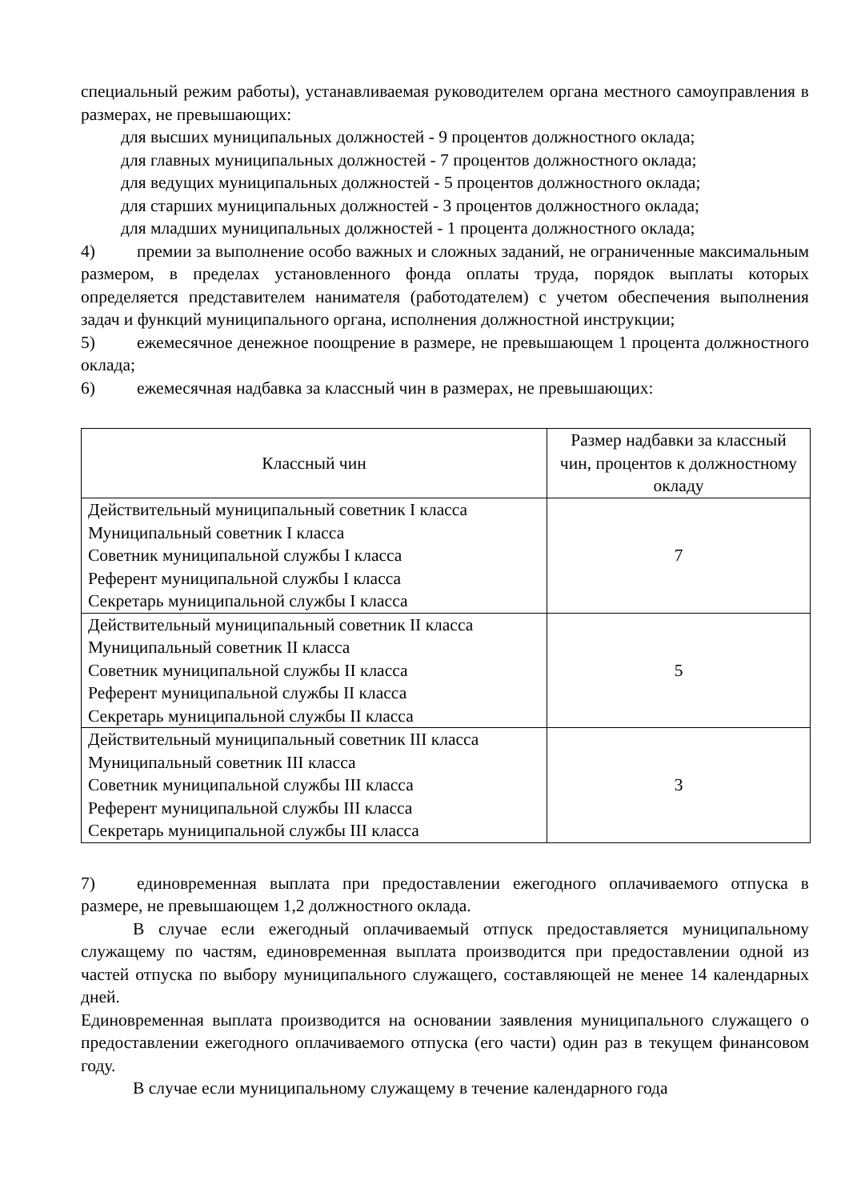специальный режим работы), устанавливаемая руководителем органа местного самоуправления в размерах, не превышающих:
для высших муниципальных должностей - 9 процентов должностного оклада;
для главных муниципальных должностей - 7 процентов должностного оклада;
для ведущих муниципальных должностей - 5 процентов должностного оклада;
для старших муниципальных должностей - 3 процентов должностного оклада;
для младших муниципальных должностей - 1 процента должностного оклада;
4) премии за выполнение особо важных и сложных заданий, не ограниченные максимальным размером, в пределах установленного фонда оплаты труда, порядок выплаты которых определяется представителем нанимателя (работодателем) с учетом обеспечения выполнения задач и функций муниципального органа, исполнения должностной инструкции;
5) ежемесячное денежное поощрение в размере, не превышающем 1 процента должностного оклада;
6) ежемесячная надбавка за классный чин в размерах, не превышающих:
| Классный чин | Размер надбавки за классный чин, процентов к должностному окладу |
| --- | --- |
| Действительный муниципальный советник I класса Муниципальный советник I класса Советник муниципальной службы I класса Референт муниципальной службы I класса Секретарь муниципальной службы I класса | 7 |
| Действительный муниципальный советник II класса Муниципальный советник II класса Советник муниципальной службы II класса Референт муниципальной службы II класса Секретарь муниципальной службы II класса | 5 |
| Действительный муниципальный советник III класса Муниципальный советник III класса Советник муниципальной службы III класса Референт муниципальной службы III класса Секретарь муниципальной службы III класса | 3 |
7) единовременная выплата при предоставлении ежегодного оплачиваемого отпуска в размере, не превышающем 1,2 должностного оклада.
В случае если ежегодный оплачиваемый отпуск предоставляется муниципальному служащему по частям, единовременная выплата производится при предоставлении одной из частей отпуска по выбору муниципального служащего, составляющей не менее 14 календарных дней.
Единовременная выплата производится на основании заявления муниципального служащего о предоставлении ежегодного оплачиваемого отпуска (его части) один раз в текущем финансовом году.
В случае если муниципальному служащему в течение календарного года